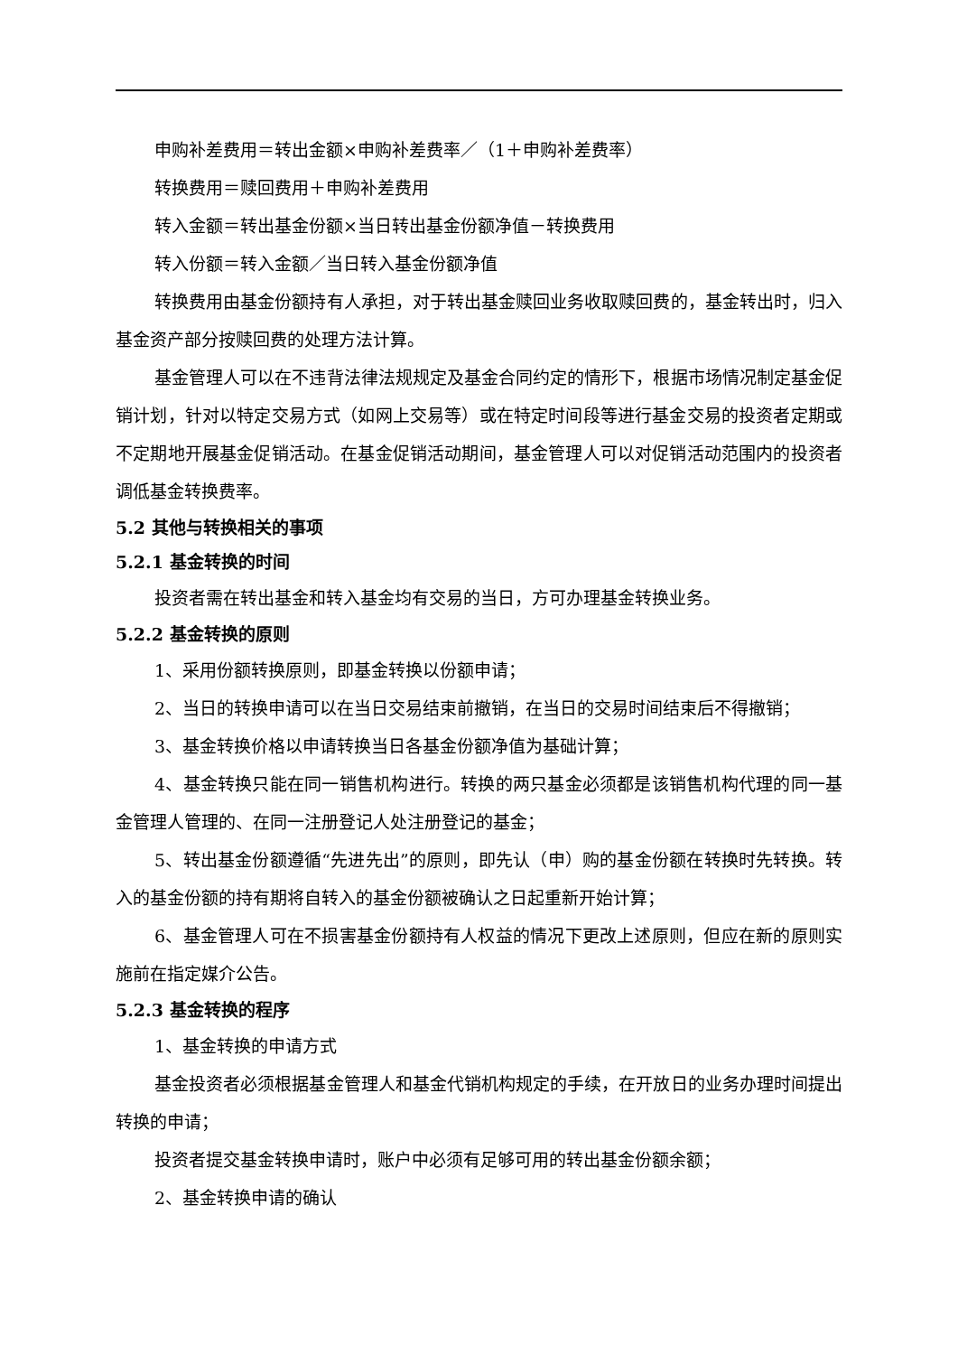申购补差费用＝转出金额×申购补差费率／（1＋申购补差费率）
转换费用＝赎回费用＋申购补差费用
转入金额＝转出基金份额×当日转出基金份额净值－转换费用
转入份额＝转入金额／当日转入基金份额净值
转换费用由基金份额持有人承担，对于转出基金赎回业务收取赎回费的，基金转出时，归入基金资产部分按赎回费的处理方法计算。
基金管理人可以在不违背法律法规规定及基金合同约定的情形下，根据市场情况制定基金促销计划，针对以特定交易方式（如网上交易等）或在特定时间段等进行基金交易的投资者定期或不定期地开展基金促销活动。在基金促销活动期间，基金管理人可以对促销活动范围内的投资者调低基金转换费率。
5.2 其他与转换相关的事项
5.2.1 基金转换的时间
投资者需在转出基金和转入基金均有交易的当日，方可办理基金转换业务。
5.2.2 基金转换的原则
1、采用份额转换原则，即基金转换以份额申请；
2、当日的转换申请可以在当日交易结束前撤销，在当日的交易时间结束后不得撤销；
3、基金转换价格以申请转换当日各基金份额净值为基础计算；
4、基金转换只能在同一销售机构进行。转换的两只基金必须都是该销售机构代理的同一基金管理人管理的、在同一注册登记人处注册登记的基金；
5、转出基金份额遵循“先进先出”的原则，即先认（申）购的基金份额在转换时先转换。转入的基金份额的持有期将自转入的基金份额被确认之日起重新开始计算；
6、基金管理人可在不损害基金份额持有人权益的情况下更改上述原则，但应在新的原则实施前在指定媒介公告。
5.2.3 基金转换的程序
1、基金转换的申请方式
基金投资者必须根据基金管理人和基金代销机构规定的手续，在开放日的业务办理时间提出转换的申请；
投资者提交基金转换申请时，账户中必须有足够可用的转出基金份额余额；
2、基金转换申请的确认